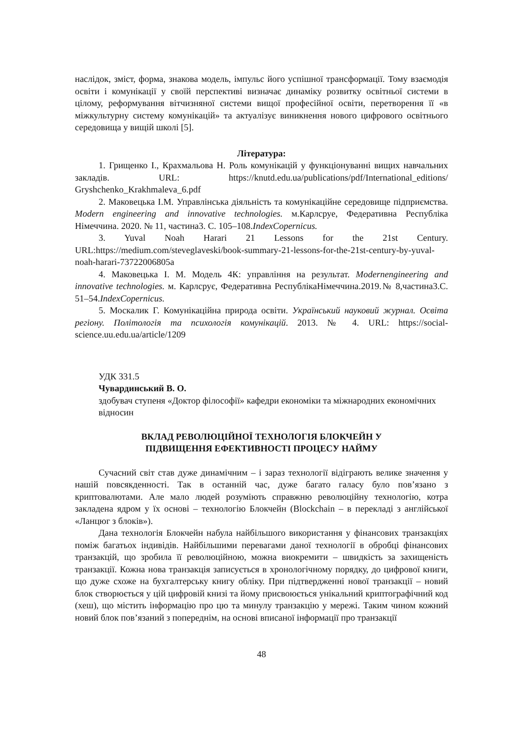наслідок, зміст, форма, знакова модель, імпульс його успішної трансформації. Тому взаємодія освіти і комунікації у своїй перспективі визначає динаміку розвитку освітньої системи в цілому, реформування вітчизняної системи вищої професійної освіти, перетворення її «в міжкультурну систему комунікацій» та актуалізує виникнення нового цифрового освітнього середовища у вищій школі [5].
Література:
1. Грищенко І., Крахмальова Н. Роль комунікацій у функціонуванні вищих навчальних закладів. URL: https://knutd.edu.ua/publications/pdf/International_editions/ Gryshchenko_Krakhmaleva_6.pdf
2. Маковецька І.М. Управлінська діяльність та комунікаційне середовище підприємства. Modern engineering and innovative technologies. м.Карлсруе, Федеративна Республіка Німеччина. 2020. № 11, частина3. С. 105–108.IndexCopernicus.
3. Yuval Noah Harari 21 Lessons for the 21st Century. URL:https://medium.com/steveglaveski/book-summary-21-lessons-for-the-21st-century-by-yuval-noah-harari-73722006805a
4. Маковецька І. М. Модель 4К: управління на результат. Modernengineering and innovative technologies. м. Карлсрує, Федеративна РеспублікаНімеччина.2019.№ 8,частина3.С. 51–54.IndexCopernicus.
5. Москалик Г. Комунікаційна природа освіти. Український науковий журнал. Освіта регіону. Політологія та психологія комунікацій. 2013. № 4. URL: https://social-science.uu.edu.ua/article/1209
УДК 331.5
Чувардинський В. О.
здобувач ступеня «Доктор філософії» кафедри економіки та міжнародних економічних відносин
ВКЛАД РЕВОЛЮЦІЙНОЇ ТЕХНОЛОГІЯ БЛОКЧЕЙН У
ПІДВИЩЕННЯ ЕФЕКТИВНОСТІ ПРОЦЕСУ НАЙМУ
Сучасний світ став дуже динамічним – і зараз технології відіграють велике значення у нашій повсякденності. Так в останній час, дуже багато галасу було пов’язано з криптовалютами. Але мало людей розуміють справжню революційну технологію, котра закладена ядром у їх основі – технологію Блокчейн (Blockchain – в перекладі з англійської «Ланцюг з блоків»).
Дана технологія Блокчейн набула найбільшого використання у фінансових транзакціях поміж багатьох індивідів. Найбільшими перевагами даної технології в обробці фінансових транзакцій, що зробила її революційною, можна виокремити – швидкість за захищеність транзакції. Кожна нова транзакція записується в хронологічному порядку, до цифрової книги, що дуже схоже на бухгалтерську книгу обліку. При підтвердженні нової транзакції – новий блок створюється у цій цифровій книзі та йому присвоюється унікальний криптографічний код (хеш), що містить інформацію про цю та минулу транзакцію у мережі. Таким чином кожний новий блок пов’язаний з попереднім, на основі вписаної інформації про транзакції
48